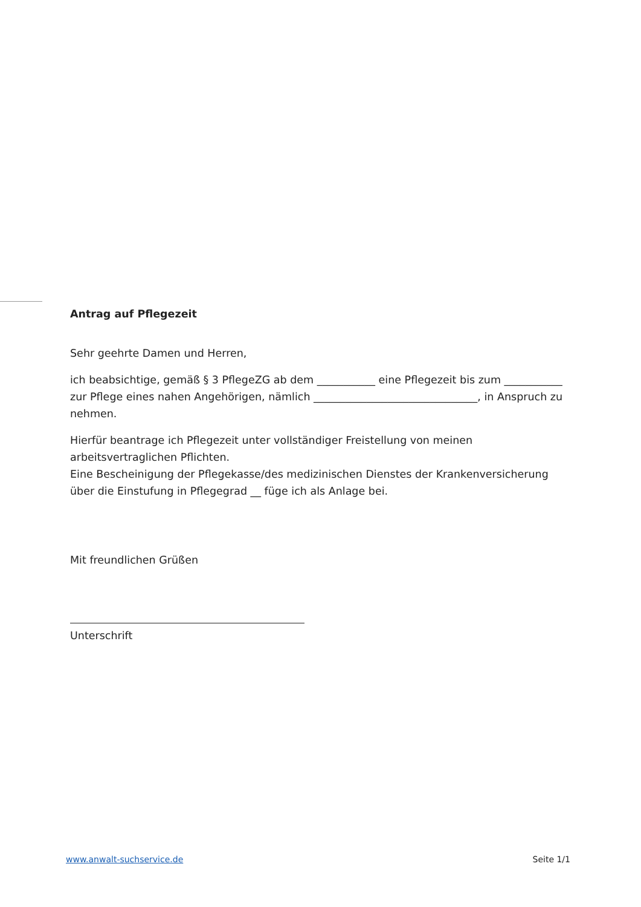Antrag auf Pflegezeit
Sehr geehrte Damen und Herren,
ich beabsichtige, gemäß § 3 PflegeZG ab dem ___________ eine Pflegezeit bis zum ___________ zur Pflege eines nahen Angehörigen, nämlich _______________________________, in Anspruch zu nehmen.
Hierfür beantrage ich Pflegezeit unter vollständiger Freistellung von meinen arbeitsvertraglichen Pflichten.
Eine Bescheinigung der Pflegekasse/des medizinischen Dienstes der Krankenversicherung über die Einstufung in Pflegegrad __ füge ich als Anlage bei.
Mit freundlichen Grüßen
Unterschrift
www.anwalt-suchservice.de Seite 1/1